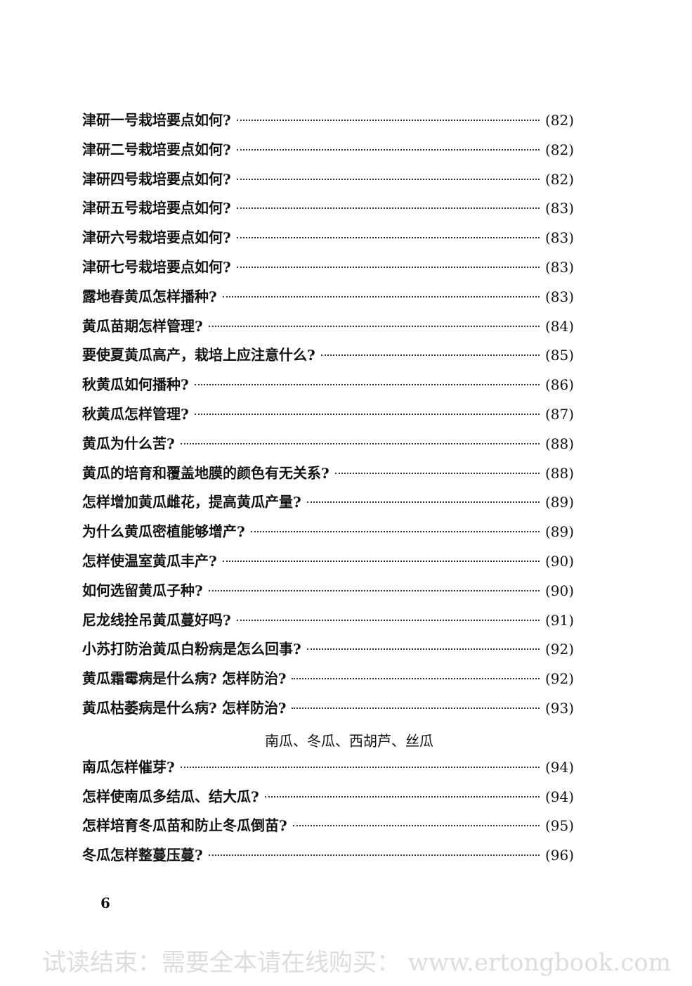津研一号栽培要点如何? (82)
津研二号栽培要点如何? (82)
津研四号栽培要点如何? (82)
津研五号栽培要点如何? (83)
津研六号栽培要点如何? (83)
津研七号栽培要点如何? (83)
露地春黄瓜怎样播种? (83)
黄瓜苗期怎样管理? (84)
要使夏黄瓜高产，栽培上应注意什么? (85)
秋黄瓜如何播种? (86)
秋黄瓜怎样管理? (87)
黄瓜为什么苦? (88)
黄瓜的培育和覆盖地膜的颜色有无关系? (88)
怎样增加黄瓜雌花，提高黄瓜产量? (89)
为什么黄瓜密植能够增产? (89)
怎样使温室黄瓜丰产? (90)
如何选留黄瓜子种? (90)
尼龙线拴吊黄瓜蔓好吗? (91)
小苏打防治黄瓜白粉病是怎么回事? (92)
黄瓜霜霉病是什么病? 怎样防治? (92)
黄瓜枯萎病是什么病? 怎样防治? (93)
南瓜、冬瓜、西胡芦、丝瓜
南瓜怎样催芽? (94)
怎样使南瓜多结瓜、结大瓜? (94)
怎样培育冬瓜苗和防止冬瓜倒苗? (95)
冬瓜怎样整蔓压蔓? (96)
6
试读结束：需要全本请在线购买： www.ertongbook.com